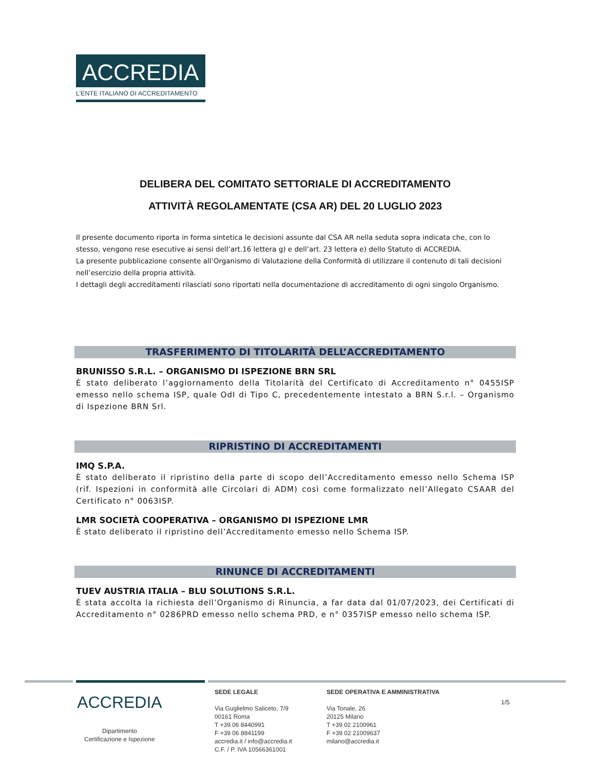ACCREDIA
L’ENTE ITALIANO DI ACCREDITAMENTO
DELIBERA DEL COMITATO SETTORIALE DI ACCREDITAMENTO
ATTIVITÀ REGOLAMENTATE (CSA AR) DEL 20 LUGLIO 2023
Il presente documento riporta in forma sintetica le decisioni assunte dal CSA AR nella seduta sopra indicata che, con lo stesso, vengono rese esecutive ai sensi dell’art.16 lettera g) e dell’art. 23 lettera e) dello Statuto di ACCREDIA.
La presente pubblicazione consente all’Organismo di Valutazione della Conformità di utilizzare il contenuto di tali decisioni nell’esercizio della propria attività.
I dettagli degli accreditamenti rilasciati sono riportati nella documentazione di accreditamento di ogni singolo Organismo.
TRASFERIMENTO DI TITOLARITÀ DELL’ACCREDITAMENTO
BRUNISSO S.R.L. – ORGANISMO DI ISPEZIONE BRN SRL
È stato deliberato l’aggiornamento della Titolarità del Certificato di Accreditamento n° 0455ISP emesso nello schema ISP, quale OdI di Tipo C, precedentemente intestato a BRN S.r.l. – Organismo di Ispezione BRN Srl.
RIPRISTINO DI ACCREDITAMENTI
IMQ S.P.A.
È stato deliberato il ripristino della parte di scopo dell’Accreditamento emesso nello Schema ISP (rif. Ispezioni in conformità alle Circolari di ADM) così come formalizzato nell’Allegato CSAAR del Certificato n° 0063ISP.
LMR SOCIETÀ COOPERATIVA – ORGANISMO DI ISPEZIONE LMR
È stato deliberato il ripristino dell’Accreditamento emesso nello Schema ISP.
RINUNCE DI ACCREDITAMENTI
TUEV AUSTRIA ITALIA – BLU SOLUTIONS S.R.L.
È stata accolta la richiesta dell’Organismo di Rinuncia, a far data dal 01/07/2023, dei Certificati di Accreditamento n° 0286PRD emesso nello schema PRD, e n° 0357ISP emesso nello schema ISP.
ACCREDIA
Dipartimento
Certificazione e Ispezione
SEDE LEGALE
Via Guglielmo Saliceto, 7/9
00161 Roma
T +39 06 8440991
F +39 06 8841199
accredia.it / info@accredia.it
C.F. / P. IVA 10566361001
SEDE OPERATIVA E AMMINISTRATIVA
Via Tonale, 26
20125 Milano
T +39 02 2100961
F +39 02 21009637
milano@accredia.it
1/5